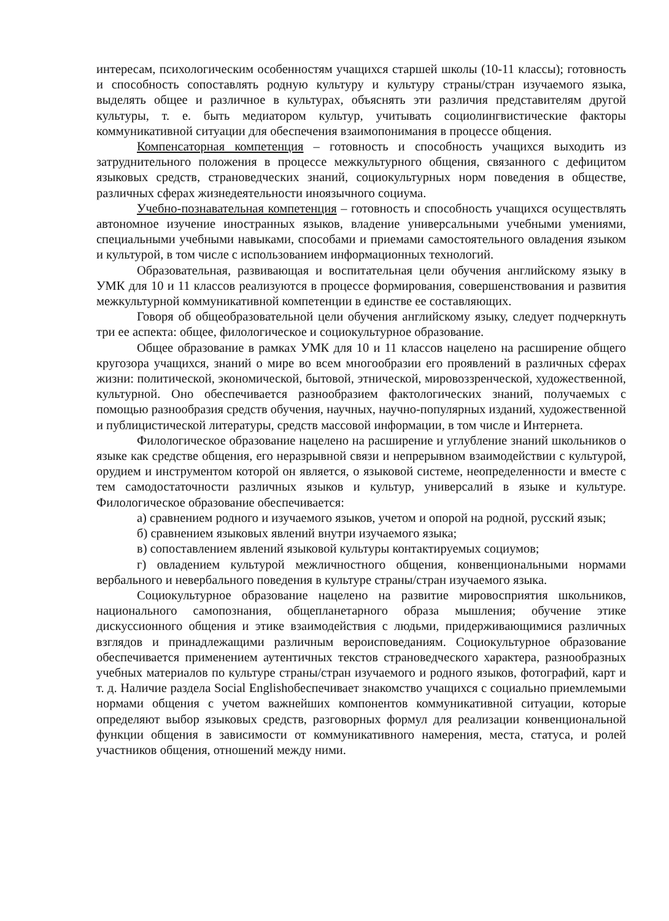интересам, психологическим особенностям учащихся старшей школы (10-11 классы); готовность и способность сопоставлять родную культуру и культуру страны/стран изучаемого языка, выделять общее и различное в культурах, объяснять эти различия представителям другой культуры, т. е. быть медиатором культур, учитывать социолингвистические факторы коммуникативной ситуации для обеспечения взаимопонимания в процессе общения.
Компенсаторная компетенция – готовность и способность учащихся выходить из затруднительного положения в процессе межкультурного общения, связанного с дефицитом языковых средств, страноведческих знаний, социокультурных норм поведения в обществе, различных сферах жизнедеятельности иноязычного социума.
Учебно-познавательная компетенция – готовность и способность учащихся осуществлять автономное изучение иностранных языков, владение универсальными учебными умениями, специальными учебными навыками, способами и приемами самостоятельного овладения языком и культурой, в том числе с использованием информационных технологий.
Образовательная, развивающая и воспитательная цели обучения английскому языку в УМК для 10 и 11 классов реализуются в процессе формирования, совершенствования и развития межкультурной коммуникативной компетенции в единстве ее составляющих.
Говоря об общеобразовательной цели обучения английскому языку, следует подчеркнуть три ее аспекта: общее, филологическое и социокультурное образование.
Общее образование в рамках УМК для 10 и 11 классов нацелено на расширение общего кругозора учащихся, знаний о мире во всем многообразии его проявлений в различных сферах жизни: политической, экономической, бытовой, этнической, мировоззренческой, художественной, культурной. Оно обеспечивается разнообразием фактологических знаний, получаемых с помощью разнообразия средств обучения, научных, научно-популярных изданий, художественной и публицистической литературы, средств массовой информации, в том числе и Интернета.
Филологическое образование нацелено на расширение и углубление знаний школьников о языке как средстве общения, его неразрывной связи и непрерывном взаимодействии с культурой, орудием и инструментом которой он является, о языковой системе, неопределенности и вместе с тем самодостаточности различных языков и культур, универсалий в языке и культуре. Филологическое образование обеспечивается:
а) сравнением родного и изучаемого языков, учетом и опорой на родной, русский язык;
б) сравнением языковых явлений внутри изучаемого языка;
в) сопоставлением явлений языковой культуры контактируемых социумов;
г) овладением культурой межличностного общения, конвенциональными нормами вербального и невербального поведения в культуре страны/стран изучаемого языка.
Социокультурное образование нацелено на развитие мировосприятия школьников, национального самопознания, общепланетарного образа мышления; обучение этике дискуссионного общения и этике взаимодействия с людьми, придерживающимися различных взглядов и принадлежащими различным вероисповеданиям. Социокультурное образование обеспечивается применением аутентичных текстов страноведческого характера, разнообразных учебных материалов по культуре страны/стран изучаемого и родного языков, фотографий, карт и т. д. Наличие раздела Social Englishобеспечивает знакомство учащихся с социально приемлемыми нормами общения с учетом важнейших компонентов коммуникативной ситуации, которые определяют выбор языковых средств, разговорных формул для реализации конвенциональной функции общения в зависимости от коммуникативного намерения, места, статуса, и ролей участников общения, отношений между ними.